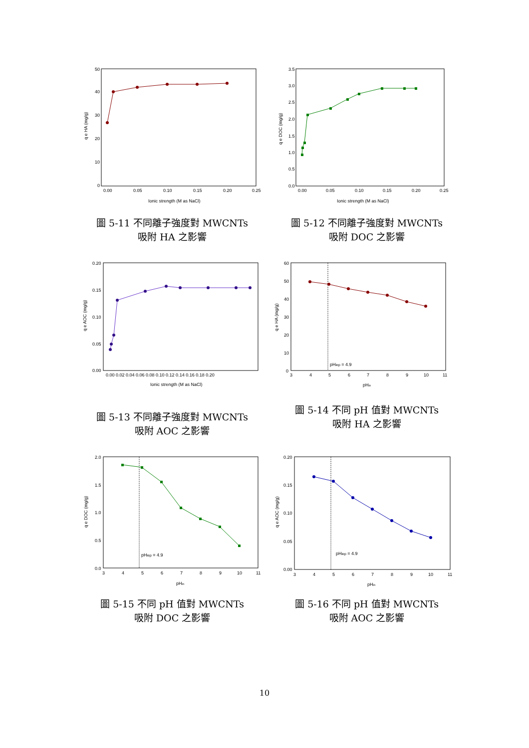50
40
30
20
10
0
0.00
0.05
0.10
0.15
0.20
0.25
Ionic strength (M as NaCl)
q e HA (mg/g)
圖 5-11 不同離子強度對 MWCNTs
吸附 HA 之影響
3.5
3.0
2.5
2.0
1.5
1.0
0.5
0.0
0.00
0.05
0.10
0.15
0.20
0.25
Ionic strength (M as NaCl)
q e DOC (mg/g)
圖 5-12 不同離子強度對 MWCNTs
吸附 DOC 之影響
0.20
0.15
0.10
0.05
0.00
0.00 0.02 0.04 0.06 0.08 0.10 0.12 0.14 0.16 0.18 0.20
Ionic strength (M as NaCl)
q e AOC (mg/g)
圖 5-13 不同離子強度對 MWCNTs
吸附 AOC 之影響
pHiep = 4.9
60
50
40
30
20
10
0
3
4
5
6
7
8
9
10
11
pHin
q e HA (mg/g)
圖 5-14 不同 pH 值對 MWCNTs
吸附 HA 之影響
pHiep = 4.9
2.0
1.5
1.0
0.5
0.0
3
4
5
6
7
8
9
10
11
pHin
q e DOC (mg/g)
圖 5-15 不同 pH 值對 MWCNTs
吸附 DOC 之影響
pHiep = 4.9
0.20
0.15
0.10
0.05
0.00
3
4
5
6
7
8
9
10
11
pHin
q e AOC (mg/g)
圖 5-16 不同 pH 值對 MWCNTs
吸附 AOC 之影響
10